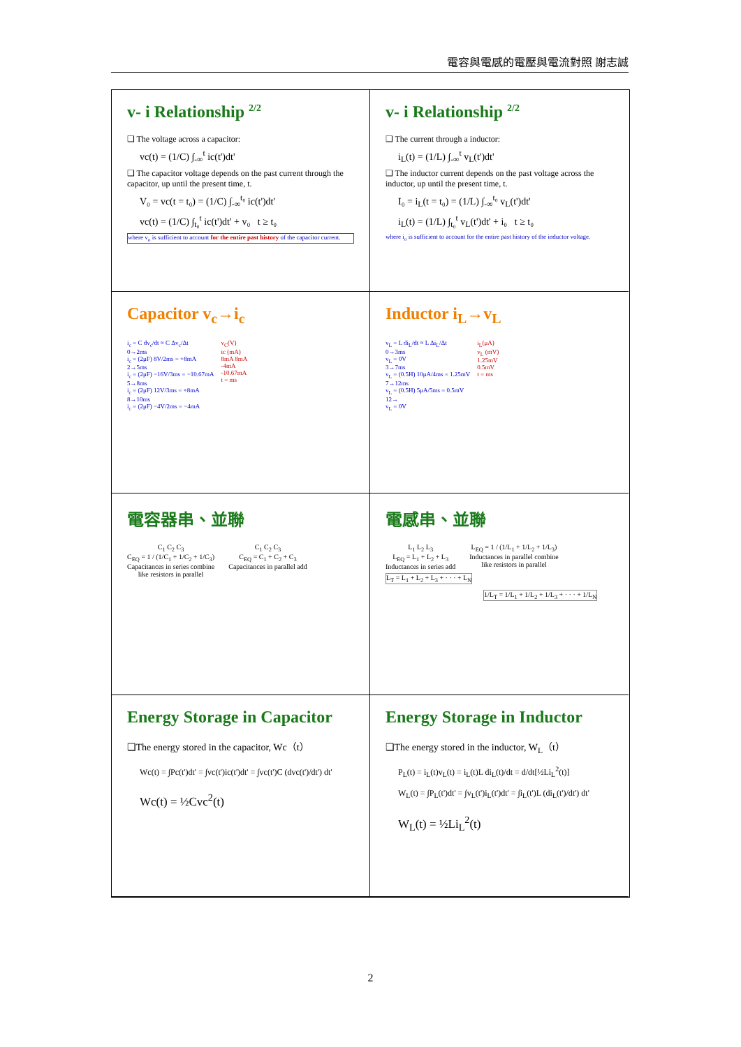電容與電感的電壓與電流對照 謝志誠
v- i Relationship <sup>2/2</sup>
❑ The voltage across a capacitor:
vc(t) = (1/C) ∫<sub>-∞</sub><sup>t</sup> ic(t')dt'
❑ The capacitor voltage depends on the past current through the capacitor, up until the present time, t.
V₀ = vc(t = t₀) = (1/C) ∫<sub>-∞</sub><sup>t₀</sup> ic(t')dt'
vc(t) = (1/C) ∫<sub>t₀</sub><sup>t</sup> ic(t')dt' + v₀ t ≥ t₀
where v<sub>o</sub> is sufficient to account for the entire past history of the capacitor current.
v- i Relationship <sup>2/2</sup>
❑ The current through a inductor:
i<sub>L</sub>(t) = (1/L) ∫<sub>-∞</sub><sup>t</sup> v<sub>L</sub>(t')dt'
❑ The inductor current depends on the past voltage across the inductor, up until the present time, t.
I₀ = i<sub>L</sub>(t = t₀) = (1/L) ∫<sub>-∞</sub><sup>t₀</sup> v<sub>L</sub>(t')dt'
i<sub>L</sub>(t) = (1/L) ∫<sub>t₀</sub><sup>t</sup> v<sub>L</sub>(t')dt' + i₀ t ≥ t₀
where i<sub>o</sub> is sufficient to account for the entire past history of the inductor voltage.
Capacitor v<sub>c</sub>→i<sub>c</sub>
i<sub>c</sub> = C dv<sub>c</sub>/dt ≈ C Δv<sub>c</sub>/Δt
0→2ms
i<sub>c</sub> = (2μF) 8V/2ms = +8mA
2→5ms
i<sub>c</sub> = (2μF) −16V/3ms = −10.67mA
5→8ms
i<sub>c</sub> = (2μF) 12V/3ms = +8mA
8→10ms
i<sub>c</sub> = (2μF) −4V/2ms = −4mA
v<sub>C</sub>(V)
ic (mA)
8mA 8mA
-4mA
-10.67mA
t = ms
Inductor i<sub>L</sub>→v<sub>L</sub>
v<sub>L</sub> = L di<sub>L</sub>/dt ≈ L Δi<sub>L</sub>/Δt
0→3ms
v<sub>L</sub> = 0V
3→7ms
v<sub>L</sub> = (0.5H) 10μA/4ms = 1.25mV
7→12ms
v<sub>L</sub> = (0.5H) 5μA/5ms = 0.5mV
12→
v<sub>L</sub> = 0V
i<sub>L</sub>(μA)
v<sub>L</sub> (mV)
1.25mV
0.5mV
t = ms
電容器串、並聯
C<sub>1</sub> C<sub>2</sub> C<sub>3</sub>
C<sub>EQ</sub> = 1 / (1/C<sub>1</sub> + 1/C<sub>2</sub> + 1/C<sub>3</sub>)
Capacitances in series combine
like resistors in parallel
C<sub>1</sub> C<sub>2</sub> C<sub>3</sub>
C<sub>EQ</sub> = C<sub>1</sub> + C<sub>2</sub> + C<sub>3</sub>
Capacitances in parallel add
電感串、並聯
L<sub>1</sub> L<sub>2</sub> L<sub>3</sub>
L<sub>EQ</sub> = L<sub>1</sub> + L<sub>2</sub> + L<sub>3</sub>
Inductances in series add
L<sub>EQ</sub> = 1 / (1/L<sub>1</sub> + 1/L<sub>2</sub> + 1/L<sub>3</sub>)
Inductances in parallel combine
like resistors in parallel
L<sub>T</sub> = L<sub>1</sub> + L<sub>2</sub> + L<sub>3</sub> + · · · + L<sub>N</sub>
1/L<sub>T</sub> = 1/L<sub>1</sub> + 1/L<sub>2</sub> + 1/L<sub>3</sub> + · · · + 1/L<sub>N</sub>
Energy Storage in Capacitor
❑The energy stored in the capacitor, Wc（t）
Wc(t) = ∫Pc(t')dt' = ∫vc(t')ic(t')dt' = ∫vc(t')C (dvc(t')/dt') dt'
Wc(t) = ½Cvc<sup>2</sup>(t)
Energy Storage in Inductor
❑The energy stored in the inductor, W<sub>L</sub>（t）
P<sub>L</sub>(t) = i<sub>L</sub>(t)v<sub>L</sub>(t) = i<sub>L</sub>(t)L di<sub>L</sub>(t)/dt = d/dt[½Li<sub>L</sub><sup>2</sup>(t)]
W<sub>L</sub>(t) = ∫P<sub>L</sub>(t')dt' = ∫v<sub>L</sub>(t')i<sub>L</sub>(t')dt' = ∫i<sub>L</sub>(t')L (di<sub>L</sub>(t')/dt') dt'
W<sub>L</sub>(t) = ½Li<sub>L</sub><sup>2</sup>(t)
2